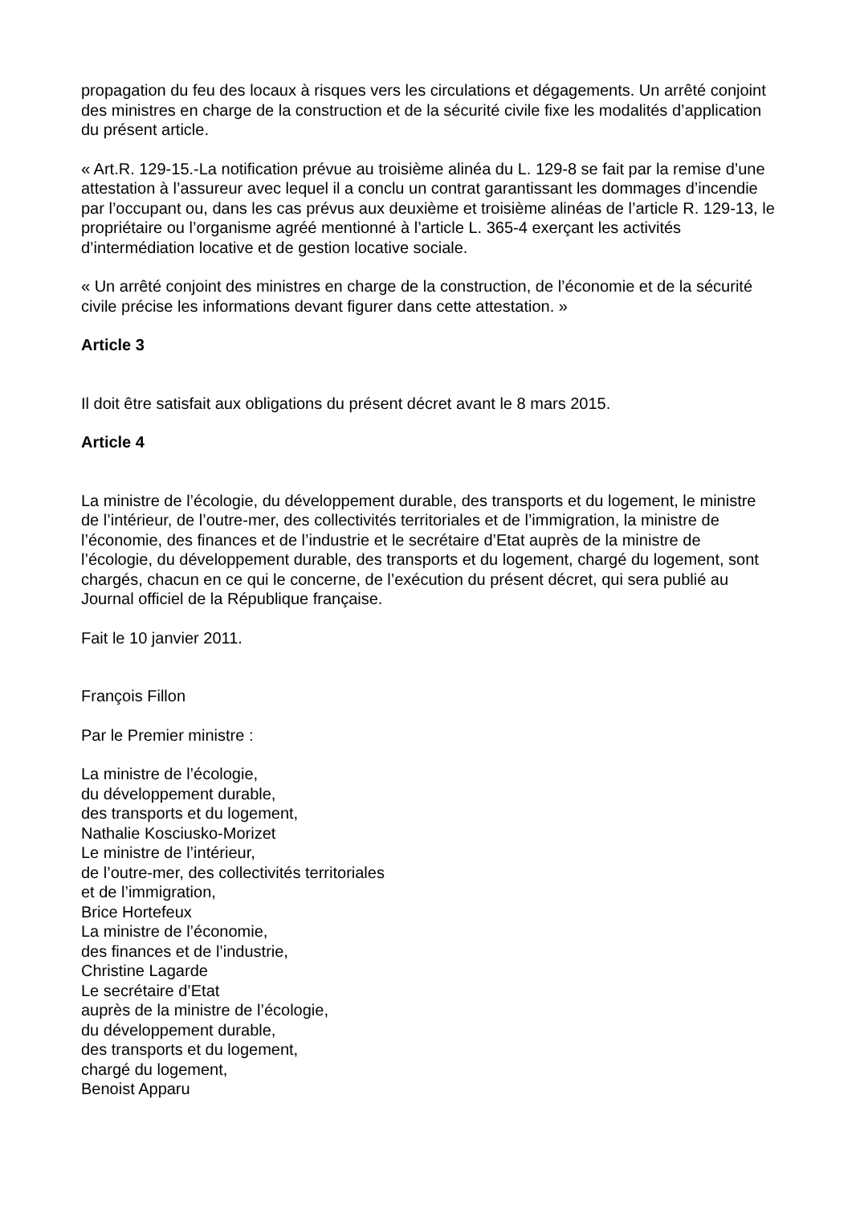propagation du feu des locaux à risques vers les circulations et dégagements. Un arrêté conjoint des ministres en charge de la construction et de la sécurité civile fixe les modalités d’application du présent article.
« Art.R. 129-15.-La notification prévue au troisième alinéa du L. 129-8 se fait par la remise d’une attestation à l’assureur avec lequel il a conclu un contrat garantissant les dommages d’incendie par l’occupant ou, dans les cas prévus aux deuxième et troisième alinéas de l’article R. 129-13, le propriétaire ou l’organisme agréé mentionné à l’article L. 365-4 exerçant les activités d’intermédiation locative et de gestion locative sociale.
« Un arrêté conjoint des ministres en charge de la construction, de l’économie et de la sécurité civile précise les informations devant figurer dans cette attestation. »
Article 3
Il doit être satisfait aux obligations du présent décret avant le 8 mars 2015.
Article 4
La ministre de l’écologie, du développement durable, des transports et du logement, le ministre de l’intérieur, de l’outre-mer, des collectivités territoriales et de l’immigration, la ministre de l’économie, des finances et de l’industrie et le secrétaire d’Etat auprès de la ministre de l’écologie, du développement durable, des transports et du logement, chargé du logement, sont chargés, chacun en ce qui le concerne, de l’exécution du présent décret, qui sera publié au Journal officiel de la République française.
Fait le 10 janvier 2011.
François Fillon
Par le Premier ministre :
La ministre de l’écologie,
du développement durable,
des transports et du logement,
Nathalie Kosciusko-Morizet
Le ministre de l’intérieur,
de l’outre-mer, des collectivités territoriales
et de l’immigration,
Brice Hortefeux
La ministre de l’économie,
des finances et de l’industrie,
Christine Lagarde
Le secrétaire d’Etat
auprès de la ministre de l’écologie,
du développement durable,
des transports et du logement,
chargé du logement,
Benoist Apparu